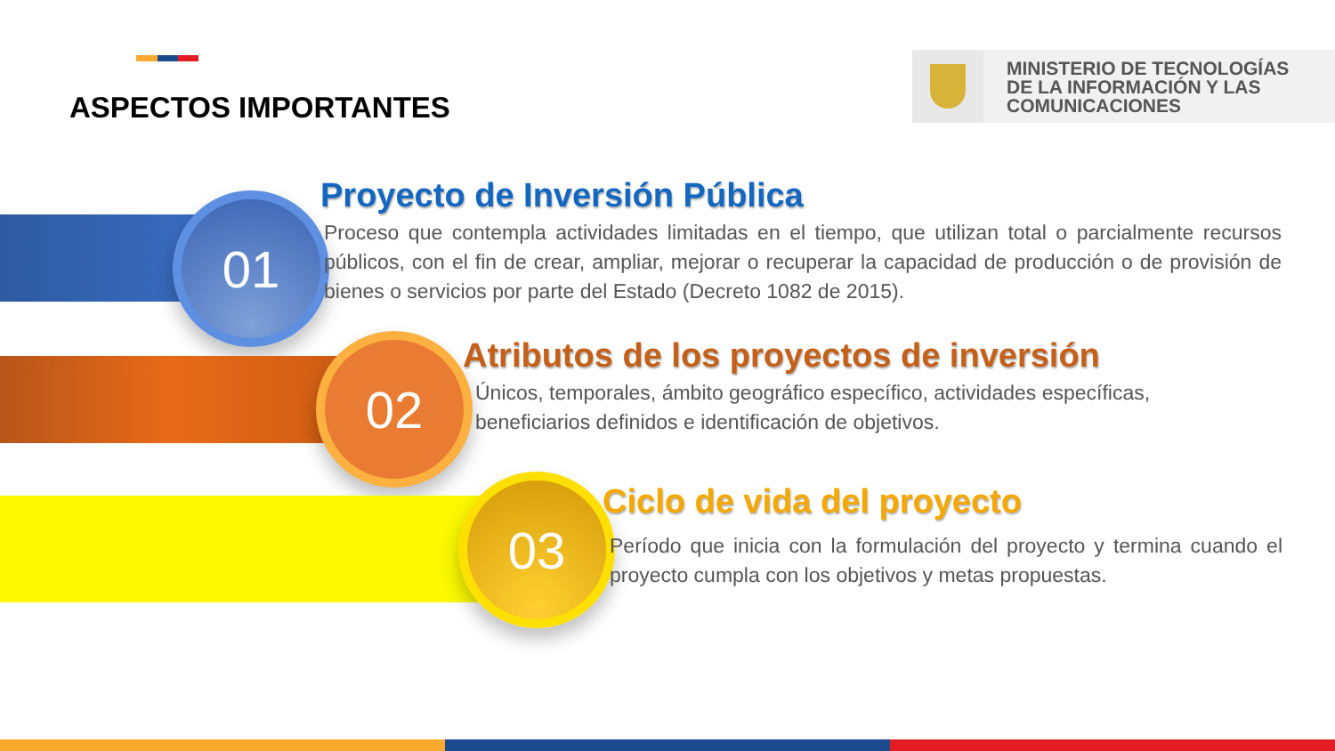ASPECTOS IMPORTANTES
MINISTERIO DE TECNOLOGÍAS
DE LA INFORMACIÓN Y LAS
COMUNICACIONES
01
Proyecto de Inversión Pública
Proceso que contempla actividades limitadas en el tiempo, que utilizan total o parcialmente recursos públicos, con el fin de crear, ampliar, mejorar o recuperar la capacidad de producción o de provisión de bienes o servicios por parte del Estado (Decreto 1082 de 2015).
02
Atributos de los proyectos de inversión
Únicos, temporales, ámbito geográfico específico, actividades específicas, beneficiarios definidos e identificación de objetivos.
03
Ciclo de vida del proyecto
Período que inicia con la formulación del proyecto y termina cuando el proyecto cumpla con los objetivos y metas propuestas.